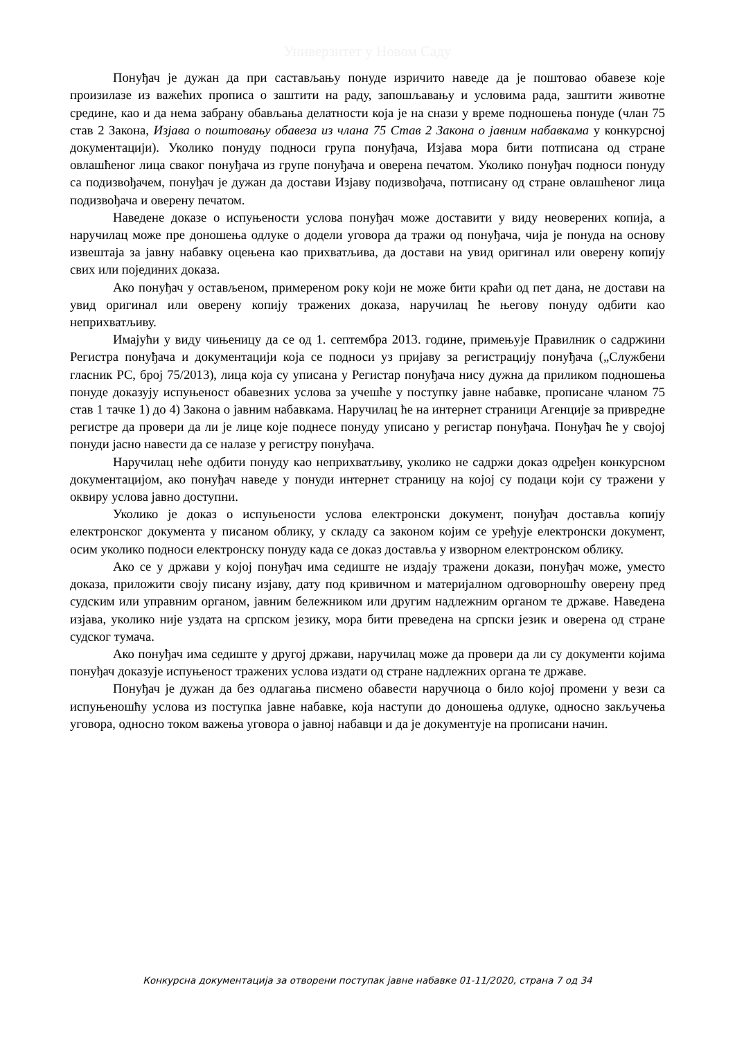Универзитет у Новом Саду
Понуђач је дужан да при састављању понуде изричито наведе да је поштовао обавезе које произилазе из важећих прописа о заштити на раду, запошљавању и условима рада, заштити животне средине, као и да нема забрану обављања делатности која је на снази у време подношења понуде (члан 75 став 2 Закона, Изјава о поштовању обавеза из члана 75 Став 2 Закона о јавним набавкама у конкурсној документацији). Уколико понуду подноси група понуђача, Изјава мора бити потписана од стране овлашћеног лица сваког понуђача из групе понуђача и оверена печатом. Уколико понуђач подноси понуду са подизвођачем, понуђач је дужан да достави Изјаву подизвођача, потписану од стране овлашћеног лица подизвођача и оверену печатом.
Наведене доказе о испуњености услова понуђач може доставити у виду неоверених копија, а наручилац може пре доношења одлуке о додели уговора да тражи од понуђача, чија је понуда на основу извештаја за јавну набавку оцењена као прихватљива, да достави на увид оригинал или оверену копију свих или појединих доказа.
Ако понуђач у остављеном, примереном року који не може бити краћи од пет дана, не достави на увид оригинал или оверену копију тражених доказа, наручилац ће његову понуду одбити као неприхватљиву.
Имајући у виду чињеницу да се од 1. септембра 2013. године, примењује Правилник о садржини Регистра понуђача и документацији која се подноси уз пријаву за регистрацију понуђача („Службени гласник РС, број 75/2013), лица која су уписана у Регистар понуђача нису дужна да приликом подношења понуде доказују испуњеност обавезних услова за учешће у поступку јавне набавке, прописане чланом 75 став 1 тачке 1) до 4) Закона о јавним набавкама. Наручилац ће на интернет страници Агенције за привредне регистре да провери да ли је лице које поднесе понуду уписано у регистар понуђача. Понуђач ће у својој понуди јасно навести да се налазе у регистру понуђача.
Наручилац неће одбити понуду као неприхватљиву, уколико не садржи доказ одређен конкурсном документацијом, ако понуђач наведе у понуди интернет страницу на којој су подаци који су тражени у оквиру услова јавно доступни.
Уколико је доказ о испуњености услова електронски документ, понуђач доставља копију електронског документа у писаном облику, у складу са законом којим се уређује електронски документ, осим уколико подноси електронску понуду када се доказ доставља у изворном електронском облику.
Ако се у држави у којој понуђач има седиште не издају тражени докази, понуђач може, уместо доказа, приложити своју писану изјаву, дату под кривичном и материјалном одговорношћу оверену пред судским или управним органом, јавним бележником или другим надлежним органом те државе. Наведена изјава, уколико није уздата на српском језику, мора бити преведена на српски језик и оверена од стране судског тумача.
Ако понуђач има седиште у другој држави, наручилац може да провери да ли су документи којима понуђач доказује испуњеност тражених услова издати од стране надлежних органа те државе.
Понуђач је дужан да без одлагања писмено обавести наручиоца о било којој промени у вези са испуњеношћу услова из поступка јавне набавке, која наступи до доношења одлуке, односно закључења уговора, односно током важења уговора о јавној набавци и да је документује на прописани начин.
Конкурсна документација за отворени поступак јавне набавке 01-11/2020, страна 7 од 34